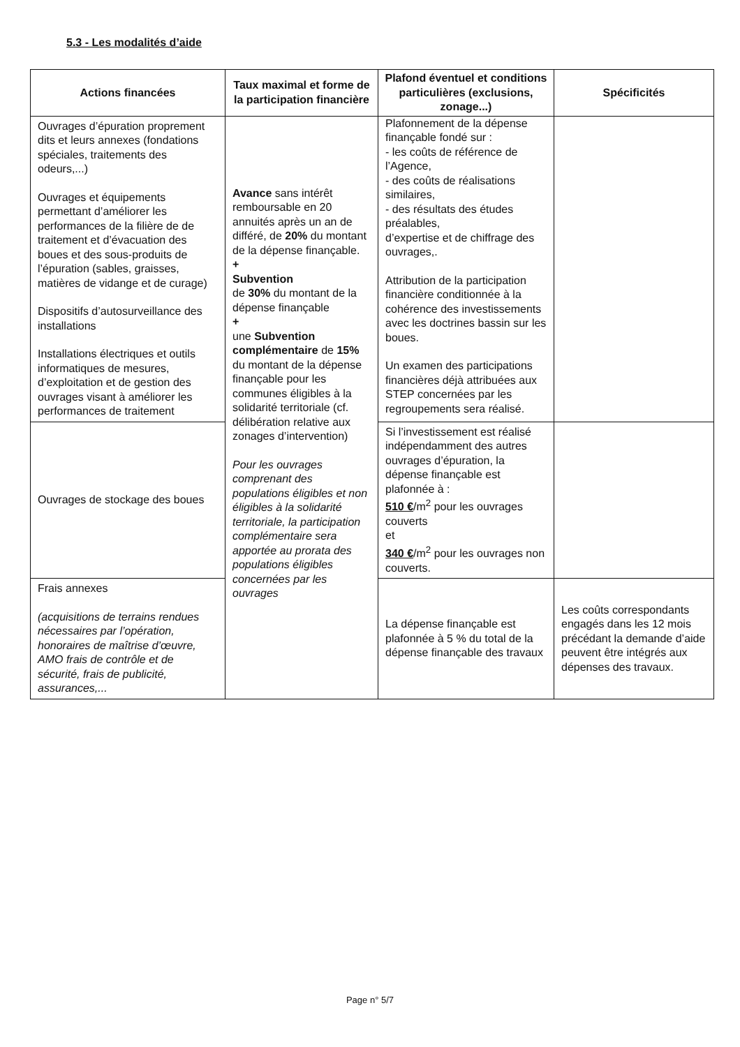5.3 - Les modalités d’aide
| Actions financées | Taux maximal et forme de la participation financière | Plafond éventuel et conditions particulières (exclusions, zonage...) | Spécificités |
| --- | --- | --- | --- |
| Ouvrages d’épuration proprement dits et leurs annexes (fondations spéciales, traitements des odeurs,...) Ouvrages et équipements permettant d’améliorer les performances de la filière de de traitement et d’évacuation des boues et des sous-produits de l’épuration (sables, graisses, matières de vidange et de curage) Dispositifs d’autosurveillance des installations Installations électriques et outils informatiques de mesures, d’exploitation et de gestion des ouvrages visant à améliorer les performances de traitement | Avance sans intérêt remboursable en 20 annuités après un an de différé, de 20% du montant de la dépense finançable. + Subvention de 30% du montant de la dépense finançable + une Subvention complémentaire de 15% du montant de la dépense finançable pour les communes éligibles à la solidarité territoriale (cf. délibération relative aux zonages d’intervention) Pour les ouvrages comprenant des populations éligibles et non éligibles à la solidarité territoriale, la participation complémentaire sera apportée au prorata des populations éligibles concernées par les ouvrages | Plafonnement de la dépense finançable fondé sur : - les coûts de référence de l’Agence, - des coûts de réalisations similaires, - des résultats des études préalables, d’expertise et de chiffrage des ouvrages,. Attribution de la participation financière conditionnée à la cohérence des investissements avec les doctrines bassin sur les boues. Un examen des participations financières déjà attribuées aux STEP concernées par les regroupements sera réalisé. | |
| Ouvrages de stockage des boues | | Si l’investissement est réalisé indépendamment des autres ouvrages d’épuration, la dépense finançable est plafonnée à : 510 € /m<sup>2</sup> pour les ouvrages couverts et 340 € /m<sup>2</sup> pour les ouvrages non couverts. | |
| Frais annexes (acquisitions de terrains rendues nécessaires par l’opération, honoraires de maîtrise d’œuvre, AMO frais de contrôle et de sécurité, frais de publicité, assurances,... | | La dépense finançable est plafonnée à 5 % du total de la dépense finançable des travaux | Les coûts correspondants engagés dans les 12 mois précédant la demande d’aide peuvent être intégrés aux dépenses des travaux. |
Page n° 5/7